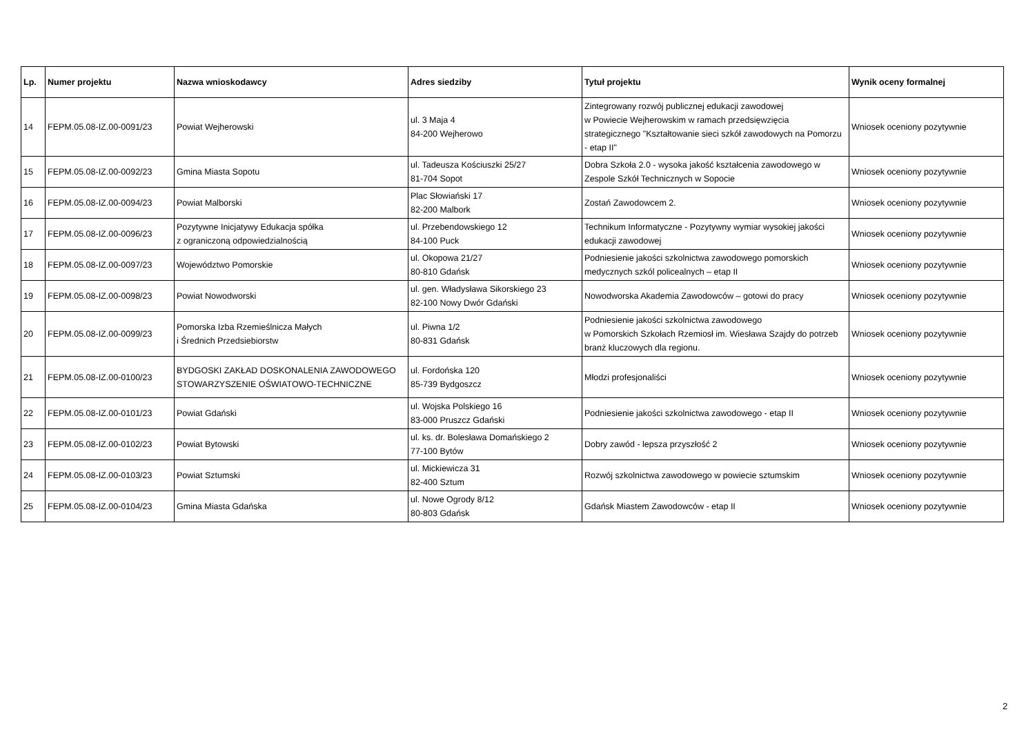| Lp. | Numer projektu | Nazwa wnioskodawcy | Adres siedziby | Tytuł projektu | Wynik oceny formalnej |
| --- | --- | --- | --- | --- | --- |
| 14 | FEPM.05.08-IZ.00-0091/23 | Powiat Wejherowski | ul. 3 Maja 4 84-200 Wejherowo | Zintegrowany rozwój publicznej edukacji zawodowej w Powiecie Wejherowskim w ramach przedsięwzięcia strategicznego "Kształtowanie sieci szkół zawodowych na Pomorzu - etap II" | Wniosek oceniony pozytywnie |
| 15 | FEPM.05.08-IZ.00-0092/23 | Gmina Miasta Sopotu | ul. Tadeusza Kościuszki 25/27 81-704 Sopot | Dobra Szkoła 2.0 - wysoka jakość kształcenia zawodowego w Zespole Szkół Technicznych w Sopocie | Wniosek oceniony pozytywnie |
| 16 | FEPM.05.08-IZ.00-0094/23 | Powiat Malborski | Plac Słowiański 17 82-200 Malbork | Zostań Zawodowcem 2. | Wniosek oceniony pozytywnie |
| 17 | FEPM.05.08-IZ.00-0096/23 | Pozytywne Inicjatywy Edukacja spółka z ograniczoną odpowiedzialnością | ul. Przebendowskiego 12 84-100 Puck | Technikum Informatyczne - Pozytywny wymiar wysokiej jakości edukacji zawodowej | Wniosek oceniony pozytywnie |
| 18 | FEPM.05.08-IZ.00-0097/23 | Województwo Pomorskie | ul. Okopowa 21/27 80-810 Gdańsk | Podniesienie jakości szkolnictwa zawodowego pomorskich medycznych szkól policealnych – etap II | Wniosek oceniony pozytywnie |
| 19 | FEPM.05.08-IZ.00-0098/23 | Powiat Nowodworski | ul. gen. Władysława Sikorskiego 23 82-100 Nowy Dwór Gdański | Nowodworska Akademia Zawodowców – gotowi do pracy | Wniosek oceniony pozytywnie |
| 20 | FEPM.05.08-IZ.00-0099/23 | Pomorska Izba Rzemieślnicza Małych i Średnich Przedsiebiorstw | ul. Piwna 1/2 80-831 Gdańsk | Podniesienie jakości szkolnictwa zawodowego w Pomorskich Szkołach Rzemiosł im. Wiesława Szajdy do potrzeb branż kluczowych dla regionu. | Wniosek oceniony pozytywnie |
| 21 | FEPM.05.08-IZ.00-0100/23 | BYDGOSKI ZAKŁAD DOSKONALENIA ZAWODOWEGO STOWARZYSZENIE OŚWIATOWO-TECHNICZNE | ul. Fordońska 120 85-739 Bydgoszcz | Młodzi profesjonaliści | Wniosek oceniony pozytywnie |
| 22 | FEPM.05.08-IZ.00-0101/23 | Powiat Gdański | ul. Wojska Polskiego 16 83-000 Pruszcz Gdański | Podniesienie jakości szkolnictwa zawodowego - etap II | Wniosek oceniony pozytywnie |
| 23 | FEPM.05.08-IZ.00-0102/23 | Powiat Bytowski | ul. ks. dr. Bolesława Domańskiego 2 77-100 Bytów | Dobry zawód - lepsza przyszłość 2 | Wniosek oceniony pozytywnie |
| 24 | FEPM.05.08-IZ.00-0103/23 | Powiat Sztumski | ul. Mickiewicza 31 82-400 Sztum | Rozwój szkolnictwa zawodowego w powiecie sztumskim | Wniosek oceniony pozytywnie |
| 25 | FEPM.05.08-IZ.00-0104/23 | Gmina Miasta Gdańska | ul. Nowe Ogrody 8/12 80-803 Gdańsk | Gdańsk Miastem Zawodowców - etap II | Wniosek oceniony pozytywnie |
2